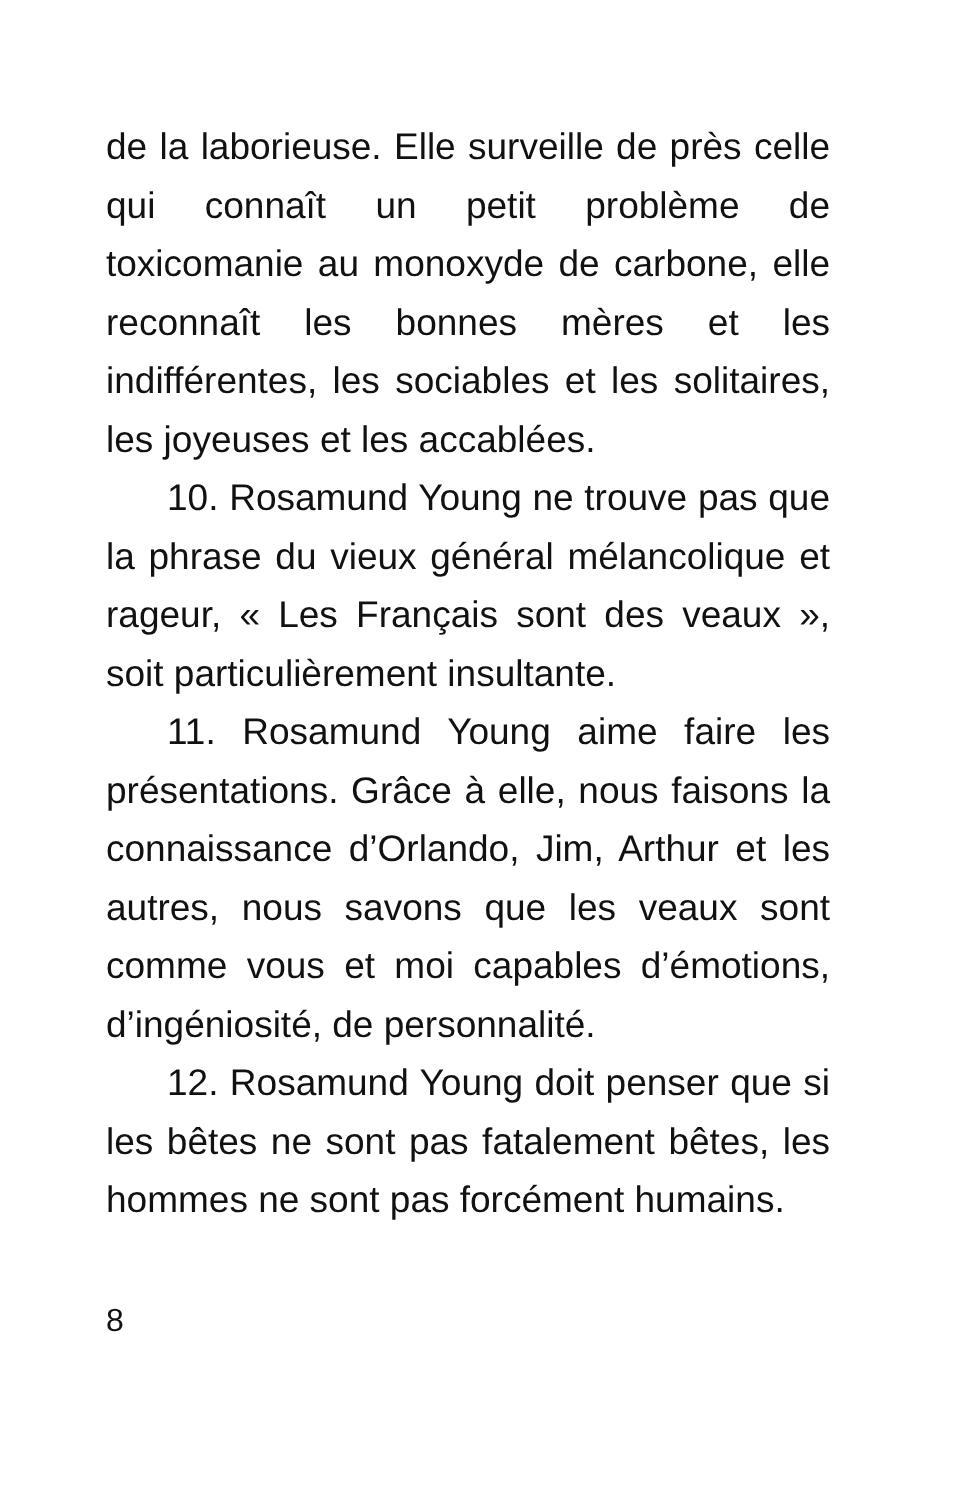de la laborieuse. Elle surveille de près celle qui connaît un petit problème de toxicomanie au monoxyde de carbone, elle reconnaît les bonnes mères et les indifférentes, les sociables et les solitaires, les joyeuses et les accablées.
10. Rosamund Young ne trouve pas que la phrase du vieux général mélancolique et rageur, « Les Français sont des veaux », soit particulièrement insultante.
11. Rosamund Young aime faire les présentations. Grâce à elle, nous faisons la connaissance d’Orlando, Jim, Arthur et les autres, nous savons que les veaux sont comme vous et moi capables d’émotions, d’ingéniosité, de personnalité.
12. Rosamund Young doit penser que si les bêtes ne sont pas fatalement bêtes, les hommes ne sont pas forcément humains.
8